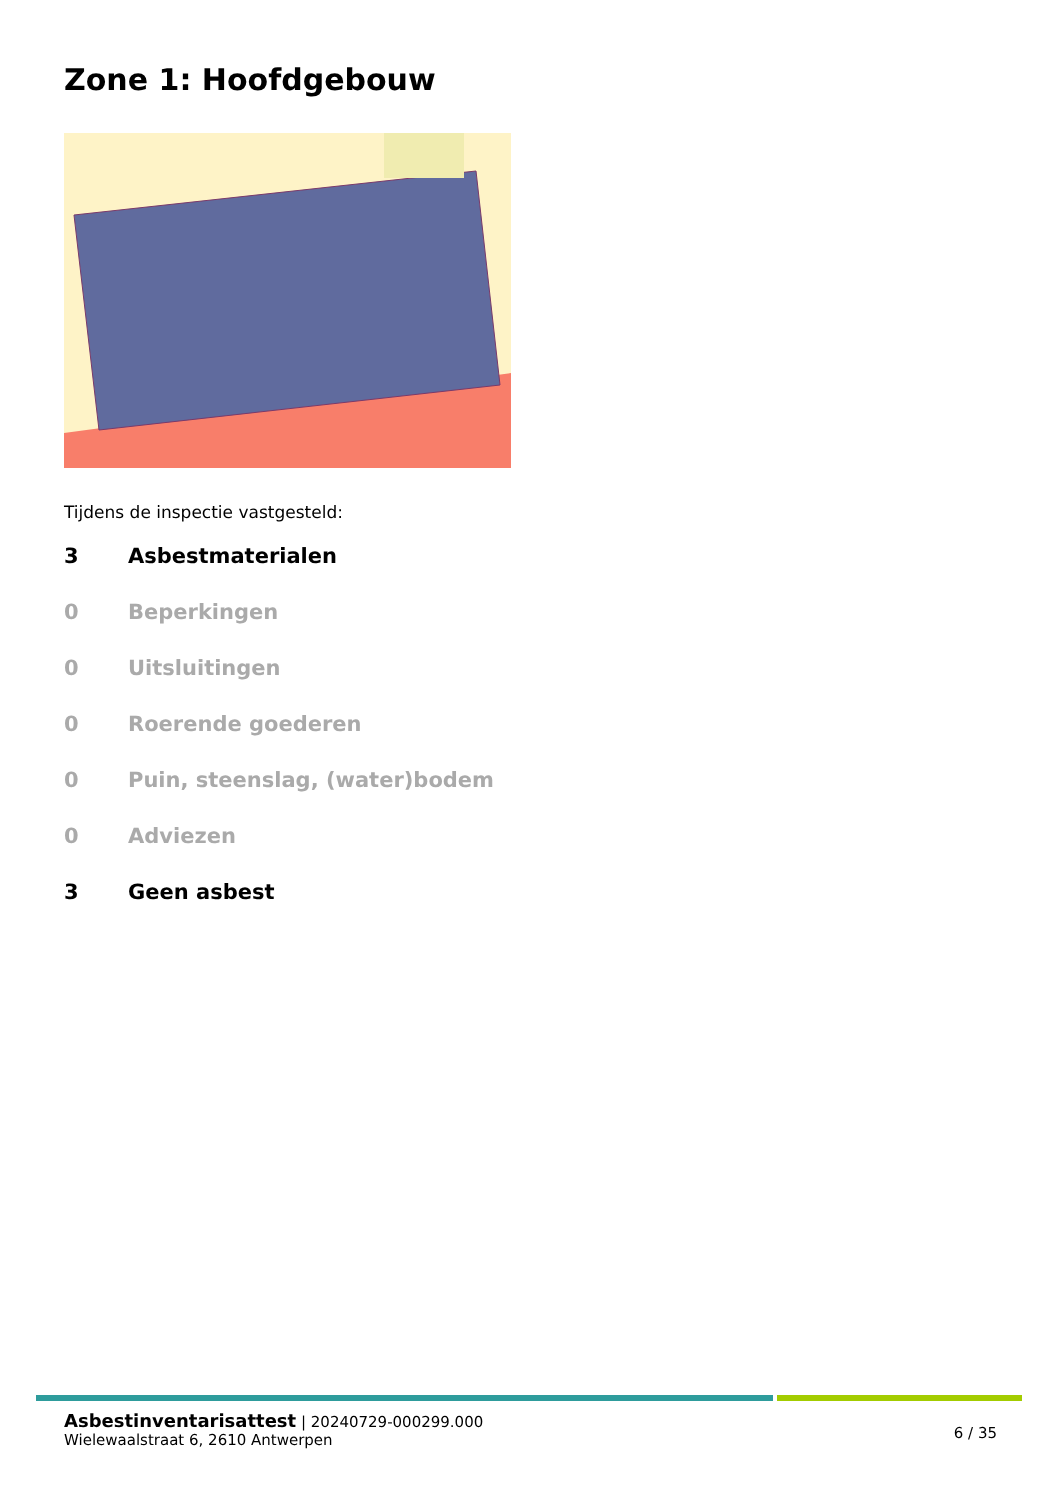Zone 1: Hoofdgebouw
Tijdens de inspectie vastgesteld:
3 Asbestmaterialen
0 Beperkingen
0 Uitsluitingen
0 Roerende goederen
0 Puin, steenslag, (water)bodem
0 Adviezen
3 Geen asbest
Asbestinventarisattest | 20240729-000299.000
Wielewaalstraat 6, 2610 Antwerpen
6 / 35